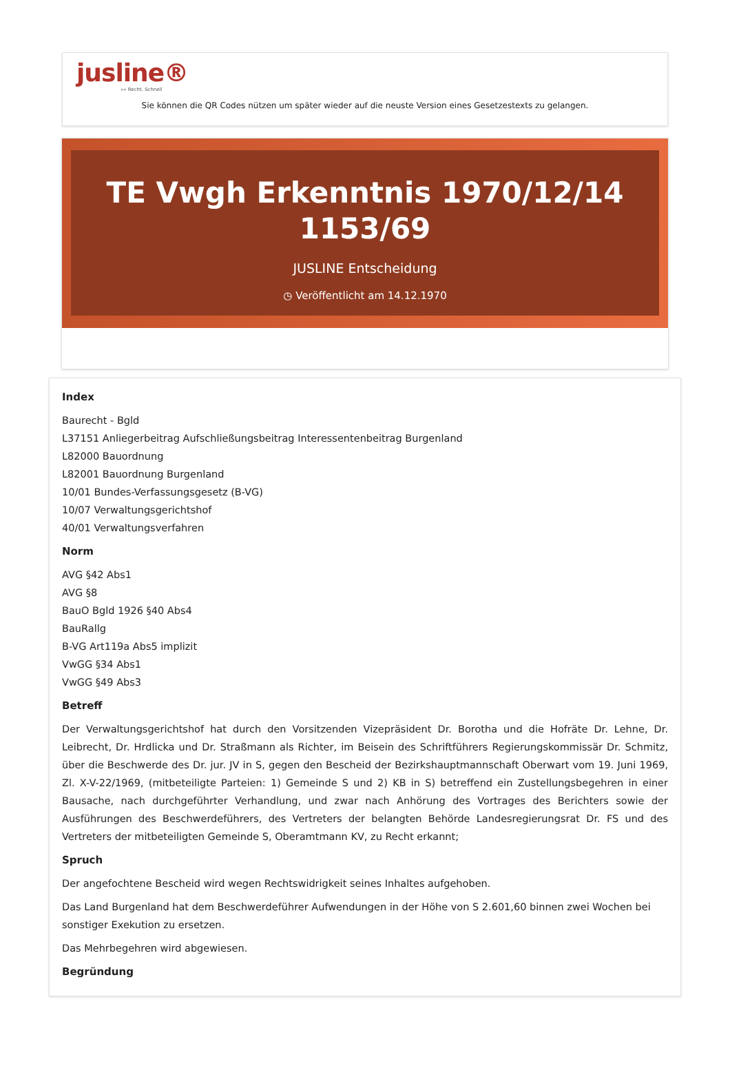jusline®
»» Recht. Schnell
Sie können die QR Codes nützen um später wieder auf die neuste Version eines Gesetzestexts zu gelangen.
TE Vwgh Erkenntnis 1970/12/14 1153/69
JUSLINE Entscheidung
◷ Veröffentlicht am 14.12.1970
Index
Baurecht - Bgld
L37151 Anliegerbeitrag Aufschließungsbeitrag Interessentenbeitrag Burgenland
L82000 Bauordnung
L82001 Bauordnung Burgenland
10/01 Bundes-Verfassungsgesetz (B-VG)
10/07 Verwaltungsgerichtshof
40/01 Verwaltungsverfahren
Norm
AVG §42 Abs1
AVG §8
BauO Bgld 1926 §40 Abs4
BauRallg
B-VG Art119a Abs5 implizit
VwGG §34 Abs1
VwGG §49 Abs3
Betreff
Der Verwaltungsgerichtshof hat durch den Vorsitzenden Vizepräsident Dr. Borotha und die Hofräte Dr. Lehne, Dr. Leibrecht, Dr. Hrdlicka und Dr. Straßmann als Richter, im Beisein des Schriftführers Regierungskommissär Dr. Schmitz, über die Beschwerde des Dr. jur. JV in S, gegen den Bescheid der Bezirkshauptmannschaft Oberwart vom 19. Juni 1969, Zl. X-V-22/1969, (mitbeteiligte Parteien: 1) Gemeinde S und 2) KB in S) betreffend ein Zustellungsbegehren in einer Bausache, nach durchgeführter Verhandlung, und zwar nach Anhörung des Vortrages des Berichters sowie der Ausführungen des Beschwerdeführers, des Vertreters der belangten Behörde Landesregierungsrat Dr. FS und des Vertreters der mitbeteiligten Gemeinde S, Oberamtmann KV, zu Recht erkannt;
Spruch
Der angefochtene Bescheid wird wegen Rechtswidrigkeit seines Inhaltes aufgehoben.
Das Land Burgenland hat dem Beschwerdeführer Aufwendungen in der Höhe von S 2.601,60 binnen zwei Wochen bei sonstiger Exekution zu ersetzen.
Das Mehrbegehren wird abgewiesen.
Begründung